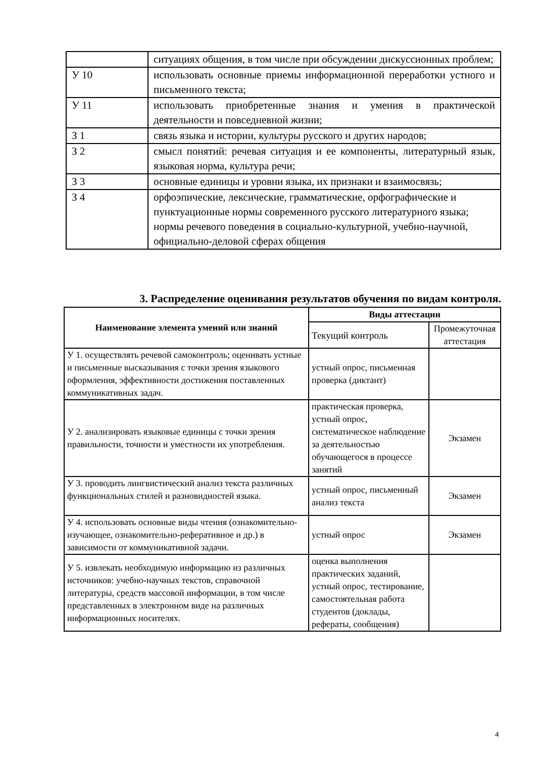| | ситуациях общения, в том числе при обсуждении дискуссионных проблем; |
| У 10 | использовать основные приемы информационной переработки устного и письменного текста; |
| У 11 | использовать приобретенные знания и умения в практической деятельности и повседневной жизни; |
| З 1 | связь языка и истории, культуры русского и других народов; |
| З 2 | смысл понятий: речевая ситуация и ее компоненты, литературный язык, языковая норма, культура речи; |
| З 3 | основные единицы и уровни языка, их признаки и взаимосвязь; |
| З 4 | орфоэпические, лексические, грамматические, орфографические и пунктуационные нормы современного русского литературного языка; нормы речевого поведения в социально-культурной, учебно-научной, официально-деловой сферах общения |
3. Распределение оценивания результатов обучения по видам контроля.
| Наименование элемента умений или знаний | Виды аттестации | |
| --- | --- | --- |
| | Текущий контроль | Промежуточная аттестация |
| У 1. осуществлять речевой самоконтроль; оценивать устные и письменные высказывания с точки зрения языкового оформления, эффективности достижения поставленных коммуникативных задач. | устный опрос, письменная проверка (диктант) | |
| У 2. анализировать языковые единицы с точки зрения правильности, точности и уместности их употребления. | практическая проверка, устный опрос, систематическое наблюдение за деятельностью обучающегося в процессе занятий | Экзамен |
| У 3. проводить лингвистический анализ текста различных функциональных стилей и разновидностей языка. | устный опрос, письменный анализ текста | Экзамен |
| У 4. использовать основные виды чтения (ознакомительно-изучающее, ознакомительно-реферативное и др.) в зависимости от коммуникативной задачи. | устный опрос | Экзамен |
| У 5. извлекать необходимую информацию из различных источников: учебно-научных текстов, справочной литературы, средств массовой информации, в том числе представленных в электронном виде на различных информационных носителях. | оценка выполнения практических заданий, устный опрос, тестирование, самостоятельная работа студентов (доклады, рефераты, сообщения) | |
4